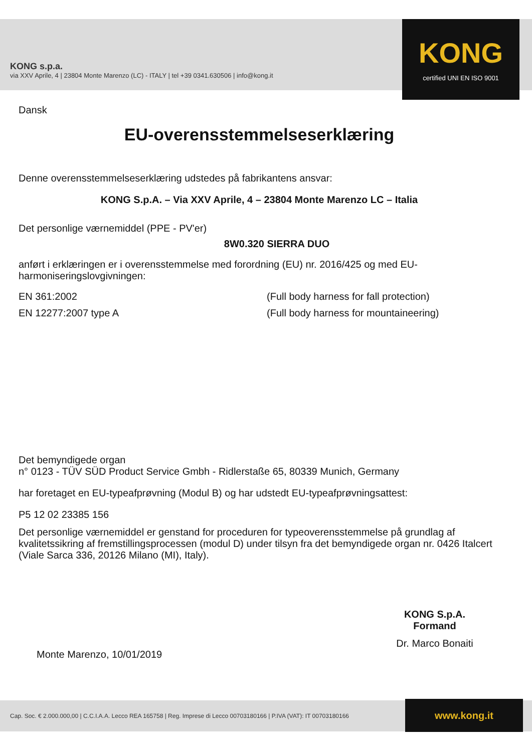KONG s.p.a.
via XXV Aprile, 4 | 23804 Monte Marenzo (LC) - ITALY | tel +39 0341.630506 | info@kong.it
KONG
certified UNI EN ISO 9001
Dansk
EU-overensstemmelseserklæring
Denne overensstemmelseserklæring udstedes på fabrikantens ansvar:
KONG S.p.A. – Via XXV Aprile, 4 – 23804 Monte Marenzo LC – Italia
Det personlige værnemiddel (PPE - PV'er)
8W0.320 SIERRA DUO
anført i erklæringen er i overensstemmelse med forordning (EU) nr. 2016/425 og med EU-harmoniseringslovgivningen:
EN 361:2002 (Full body harness for fall protection)
EN 12277:2007 type A (Full body harness for mountaineering)
Det bemyndigede organ
n° 0123 - TÜV SÜD Product Service Gmbh - Ridlerstaße 65, 80339 Munich, Germany
har foretaget en EU-typeafprøvning (Modul B) og har udstedt EU-typeafprøvningsattest:
P5 12 02 23385 156
Det personlige værnemiddel er genstand for proceduren for typeoverensstemmelse på grundlag af kvalitetssikring af fremstillingsprocessen (modul D) under tilsyn fra det bemyndigede organ nr. 0426 Italcert (Viale Sarca 336, 20126 Milano (MI), Italy).
Monte Marenzo, 10/01/2019
KONG S.p.A.
Formand
Dr. Marco Bonaiti
Cap. Soc. € 2.000.000,00 | C.C.I.A.A. Lecco REA 165758 | Reg. Imprese di Lecco 00703180166 | P.IVA (VAT): IT 00703180166
www.kong.it